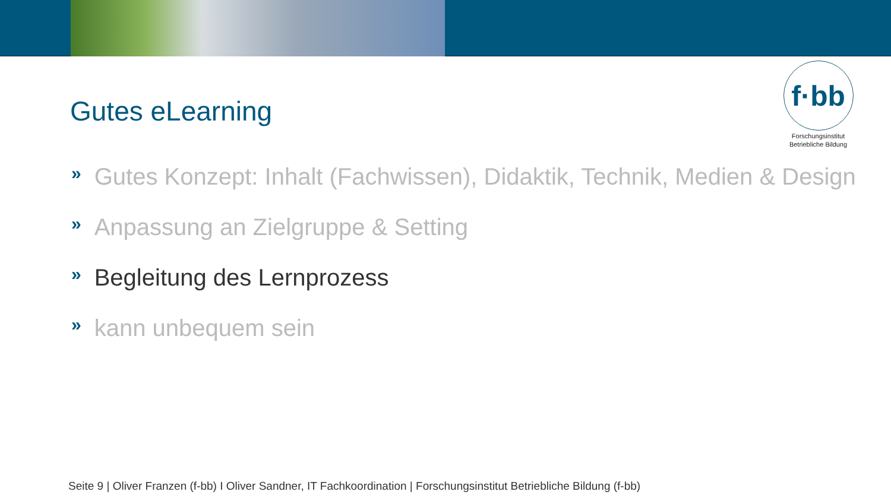f·bb
Forschungsinstitut
Betriebliche Bildung
Gutes eLearning
» Gutes Konzept: Inhalt (Fachwissen), Didaktik, Technik, Medien & Design
» Anpassung an Zielgruppe & Setting
» Begleitung des Lernprozess
» kann unbequem sein
Seite 9 | Oliver Franzen (f-bb) I Oliver Sandner, IT Fachkoordination | Forschungsinstitut Betriebliche Bildung (f-bb)